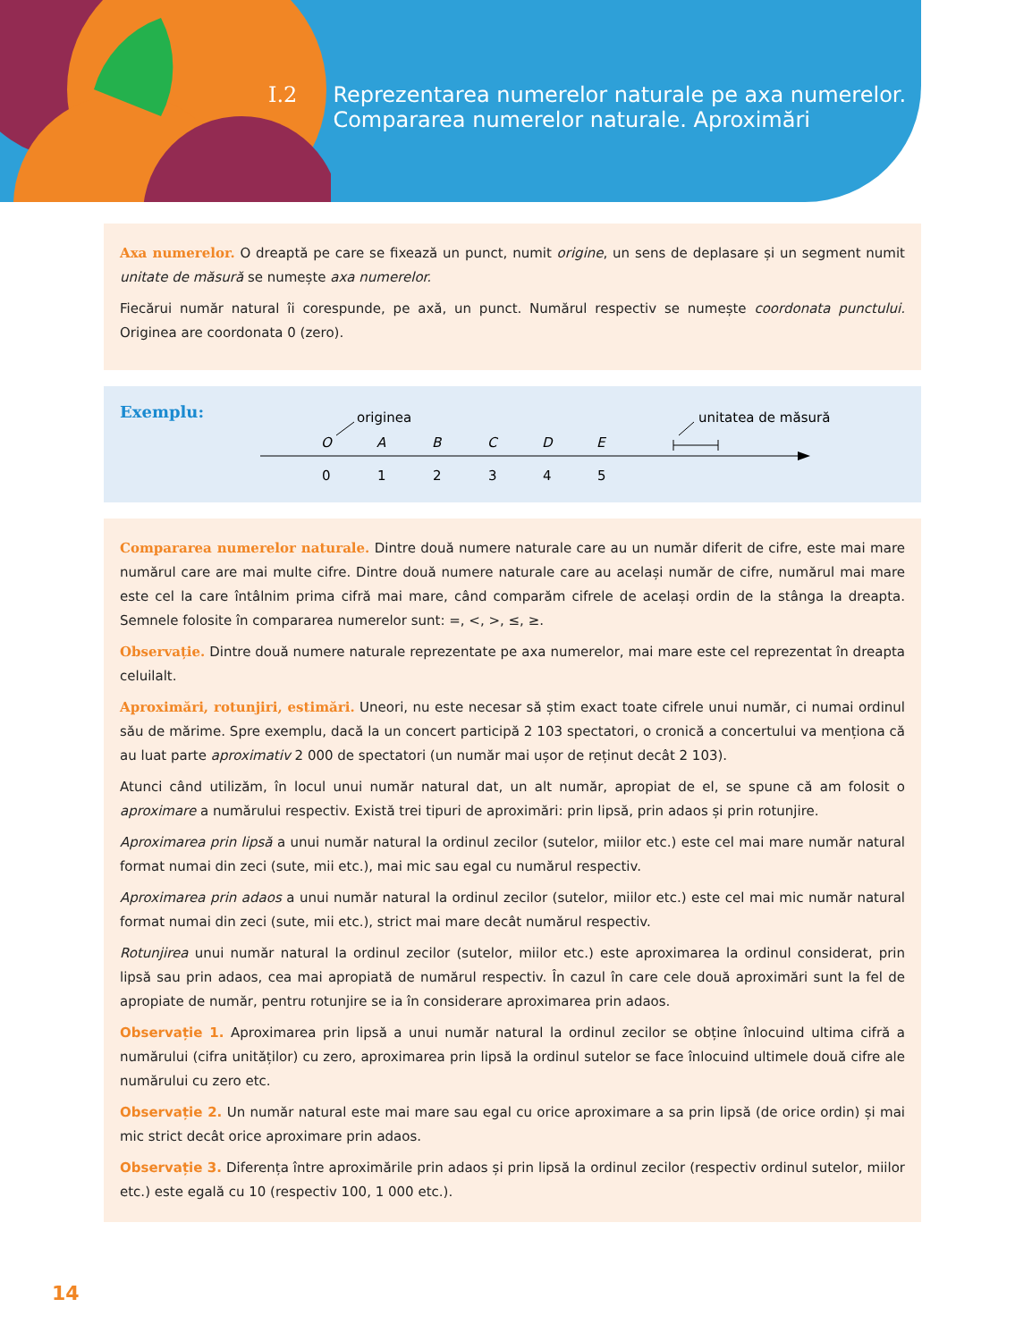I.2 Reprezentarea numerelor naturale pe axa numerelor.
Compararea numerelor naturale. Aproximări
Axa numerelor. O dreaptă pe care se fixează un punct, numit origine, un sens de deplasare și un segment numit unitate de măsură se numește axa numerelor.
Fiecărui număr natural îi corespunde, pe axă, un punct. Numărul respectiv se numește coordonata punctului. Originea are coordonata 0 (zero).
Exemplu:
originea
unitatea de măsură
O
A
B
C
D
E
0
1
2
3
4
5
Compararea numerelor naturale. Dintre două numere naturale care au un număr diferit de cifre, este mai mare numărul care are mai multe cifre. Dintre două numere naturale care au același număr de cifre, numărul mai mare este cel la care întâlnim prima cifră mai mare, când comparăm cifrele de același ordin de la stânga la dreapta. Semnele folosite în compararea numerelor sunt: =, <, >, ≤, ≥.
Observație. Dintre două numere naturale reprezentate pe axa numerelor, mai mare este cel reprezentat în dreapta celuilalt.
Aproximări, rotunjiri, estimări. Uneori, nu este necesar să știm exact toate cifrele unui număr, ci numai ordinul său de mărime. Spre exemplu, dacă la un concert participă 2 103 spectatori, o cronică a concertului va menționa că au luat parte aproximativ 2 000 de spectatori (un număr mai ușor de reținut decât 2 103).
Atunci când utilizăm, în locul unui număr natural dat, un alt număr, apropiat de el, se spune că am folosit o aproximare a numărului respectiv. Există trei tipuri de aproximări: prin lipsă, prin adaos și prin rotunjire.
Aproximarea prin lipsă a unui număr natural la ordinul zecilor (sutelor, miilor etc.) este cel mai mare număr natural format numai din zeci (sute, mii etc.), mai mic sau egal cu numărul respectiv.
Aproximarea prin adaos a unui număr natural la ordinul zecilor (sutelor, miilor etc.) este cel mai mic număr natural format numai din zeci (sute, mii etc.), strict mai mare decât numărul respectiv.
Rotunjirea unui număr natural la ordinul zecilor (sutelor, miilor etc.) este aproximarea la ordinul considerat, prin lipsă sau prin adaos, cea mai apropiată de numărul respectiv. În cazul în care cele două aproximări sunt la fel de apropiate de număr, pentru rotunjire se ia în considerare aproximarea prin adaos.
Observație 1. Aproximarea prin lipsă a unui număr natural la ordinul zecilor se obține înlocuind ultima cifră a numărului (cifra unităților) cu zero, aproximarea prin lipsă la ordinul sutelor se face înlocuind ultimele două cifre ale numărului cu zero etc.
Observație 2. Un număr natural este mai mare sau egal cu orice aproximare a sa prin lipsă (de orice ordin) și mai mic strict decât orice aproximare prin adaos.
Observație 3. Diferența între aproximările prin adaos și prin lipsă la ordinul zecilor (respectiv ordinul sutelor, miilor etc.) este egală cu 10 (respectiv 100, 1 000 etc.).
14